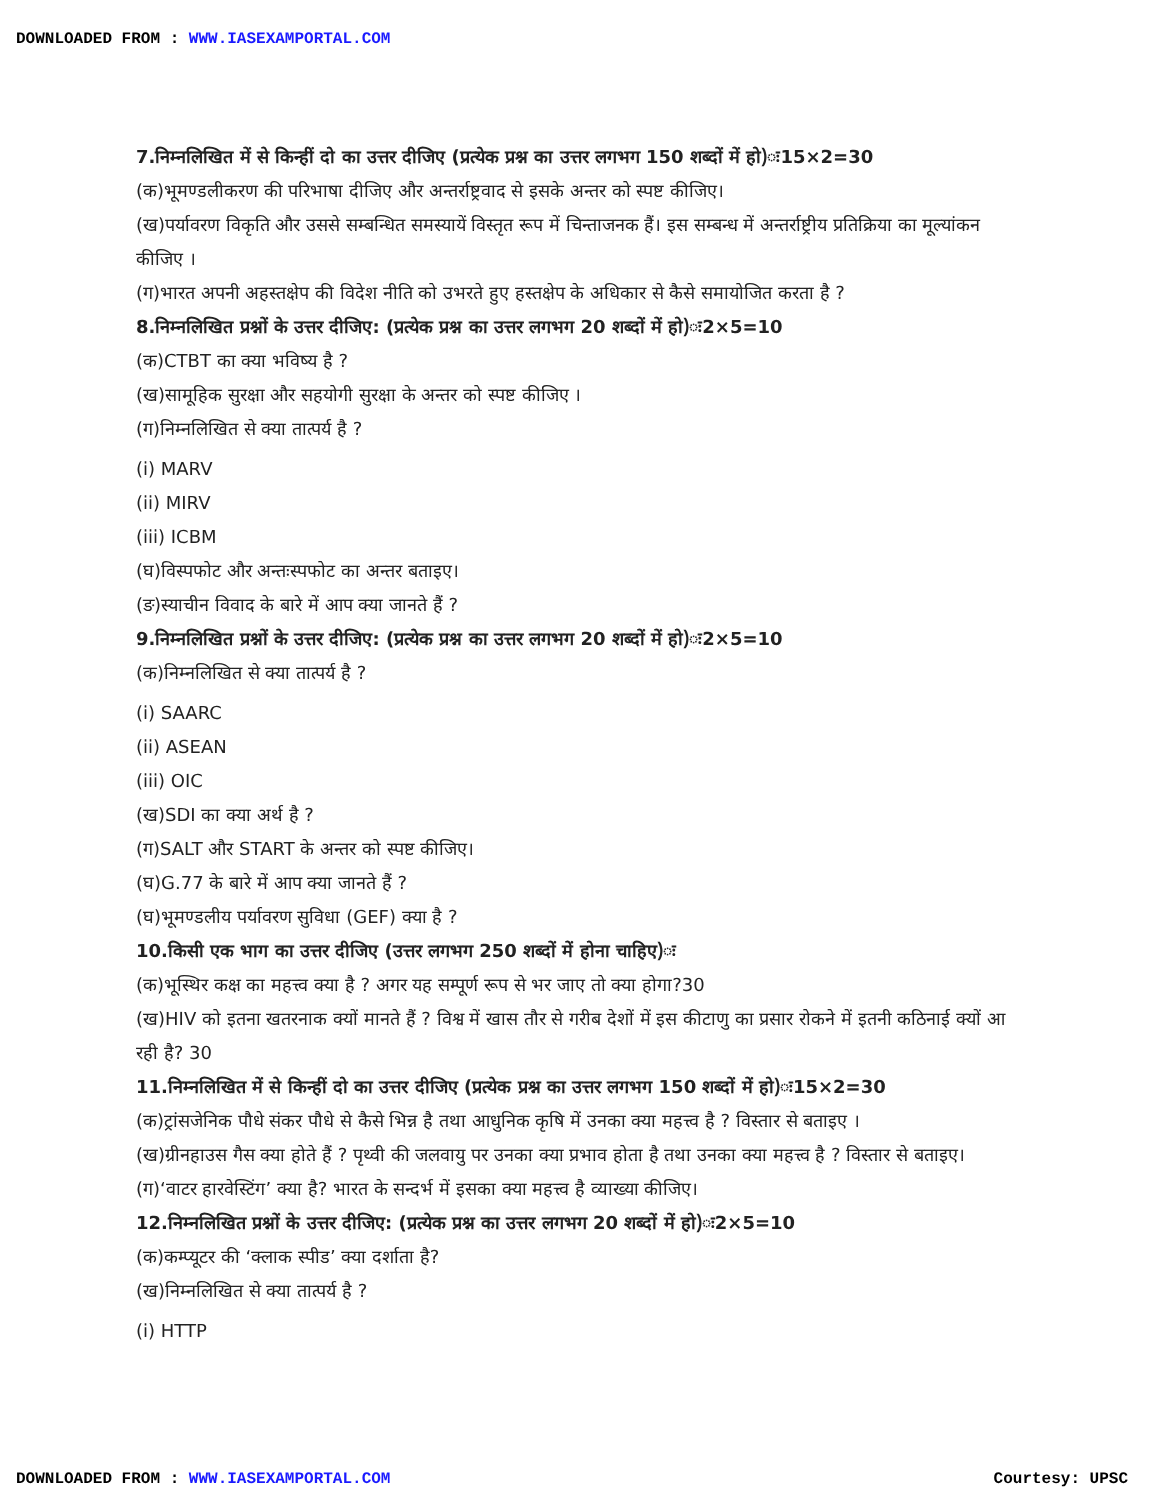DOWNLOADED FROM : WWW.IASEXAMPORTAL.COM
7.निम्नलिखित में से किन्हीं दो का उत्तर दीजिए (प्रत्येक प्रश्न का उत्तर लगभग 150 शब्दों में हो)ः15×2=30
(क)भूमण्डलीकरण की परिभाषा दीजिए और अन्तर्राष्ट्रवाद से इसके अन्तर को स्पष्ट कीजिए।
(ख)पर्यावरण विकृति और उससे सम्बन्धित समस्यायें विस्तृत रूप में चिन्ताजनक हैं। इस सम्बन्ध में अन्तर्राष्ट्रीय प्रतिक्रिया का मूल्यांकन कीजिए ।
(ग)भारत अपनी अहस्तक्षेप की विदेश नीति को उभरते हुए हस्तक्षेप के अधिकार से कैसे समायोजित करता है ?
8.निम्नलिखित प्रश्नों के उत्तर दीजिए: (प्रत्येक प्रश्न का उत्तर लगभग 20 शब्दों में हो)ः2×5=10
(क)CTBT का क्या भविष्य है ?
(ख)सामूहिक सुरक्षा और सहयोगी सुरक्षा के अन्तर को स्पष्ट कीजिए ।
(ग)निम्नलिखित से क्या तात्पर्य है ?
(i) MARV
(ii) MIRV
(iii) ICBM
(घ)विस्पफोट और अन्तःस्पफोट का अन्तर बताइए।
(ङ)स्याचीन विवाद के बारे में आप क्या जानते हैं ?
9.निम्नलिखित प्रश्नों के उत्तर दीजिए: (प्रत्येक प्रश्न का उत्तर लगभग 20 शब्दों में हो)ः2×5=10
(क)निम्नलिखित से क्या तात्पर्य है ?
(i) SAARC
(ii) ASEAN
(iii) OIC
(ख)SDI का क्या अर्थ है ?
(ग)SALT और START के अन्तर को स्पष्ट कीजिए।
(घ)G.77 के बारे में आप क्या जानते हैं ?
(घ)भूमण्डलीय पर्यावरण सुविधा (GEF) क्या है ?
10.किसी एक भाग का उत्तर दीजिए (उत्तर लगभग 250 शब्दों में होना चाहिए)ः
(क)भूस्थिर कक्ष का महत्त्व क्या है ? अगर यह सम्पूर्ण रूप से भर जाए तो क्या होगा?30
(ख)HIV को इतना खतरनाक क्यों मानते हैं ? विश्व में खास तौर से गरीब देशों में इस कीटाणु का प्रसार रोकने में इतनी कठिनाई क्यों आ रही है? 30
11.निम्नलिखित में से किन्हीं दो का उत्तर दीजिए (प्रत्येक प्रश्न का उत्तर लगभग 150 शब्दों में हो)ः15×2=30
(क)ट्रांसजेनिक पौधे संकर पौधे से कैसे भिन्न है तथा आधुनिक कृषि में उनका क्या महत्त्व है ? विस्तार से बताइए ।
(ख)ग्रीनहाउस गैस क्या होते हैं ? पृथ्वी की जलवायु पर उनका क्या प्रभाव होता है तथा उनका क्या महत्त्व है ? विस्तार से बताइए।
(ग)‘वाटर हारवेस्टिंग’ क्या है? भारत के सन्दर्भ में इसका क्या महत्त्व है व्याख्या कीजिए।
12.निम्नलिखित प्रश्नों के उत्तर दीजिए: (प्रत्येक प्रश्न का उत्तर लगभग 20 शब्दों में हो)ः2×5=10
(क)कम्प्यूटर की ‘क्लाक स्पीड’ क्या दर्शाता है?
(ख)निम्नलिखित से क्या तात्पर्य है ?
(i) HTTP
DOWNLOADED FROM : WWW.IASEXAMPORTAL.COM Courtesy: UPSC